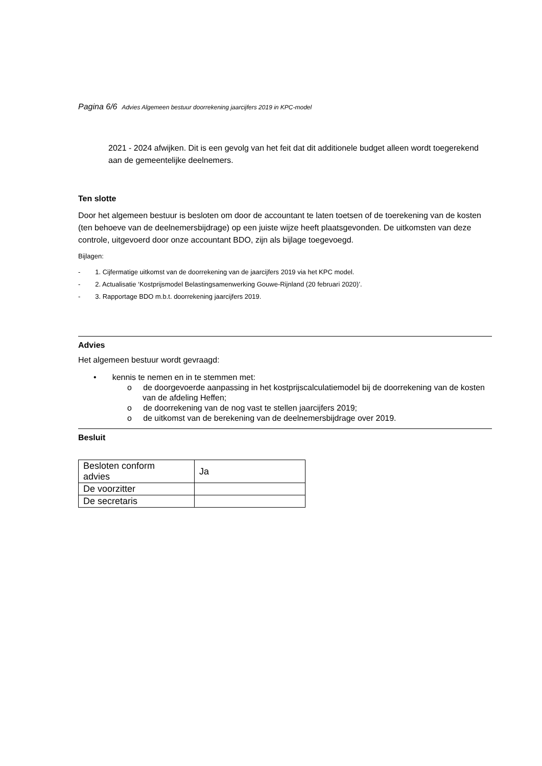Pagina 6/6 Advies Algemeen bestuur doorrekening jaarcijfers 2019 in KPC-model
2021 - 2024 afwijken. Dit is een gevolg van het feit dat dit additionele budget alleen wordt toegerekend aan de gemeentelijke deelnemers.
Ten slotte
Door het algemeen bestuur is besloten om door de accountant te laten toetsen of de toerekening van de kosten (ten behoeve van de deelnemersbijdrage) op een juiste wijze heeft plaatsgevonden. De uitkomsten van deze controle, uitgevoerd door onze accountant BDO, zijn als bijlage toegevoegd.
Bijlagen:
- 1. Cijfermatige uitkomst van de doorrekening van de jaarcijfers 2019 via het KPC model.
- 2. Actualisatie ‘Kostprijsmodel Belastingsamenwerking Gouwe-Rijnland (20 februari 2020)’.
- 3. Rapportage BDO m.b.t. doorrekening jaarcijfers 2019.
Advies
Het algemeen bestuur wordt gevraagd:
• kennis te nemen en in te stemmen met:
o de doorgevoerde aanpassing in het kostprijscalculatiemodel bij de doorrekening van de kosten van de afdeling Heffen;
o de doorrekening van de nog vast te stellen jaarcijfers 2019;
o de uitkomst van de berekening van de deelnemersbijdrage over 2019.
Besluit
| Besloten conform advies | Ja |
| De voorzitter | |
| De secretaris | |